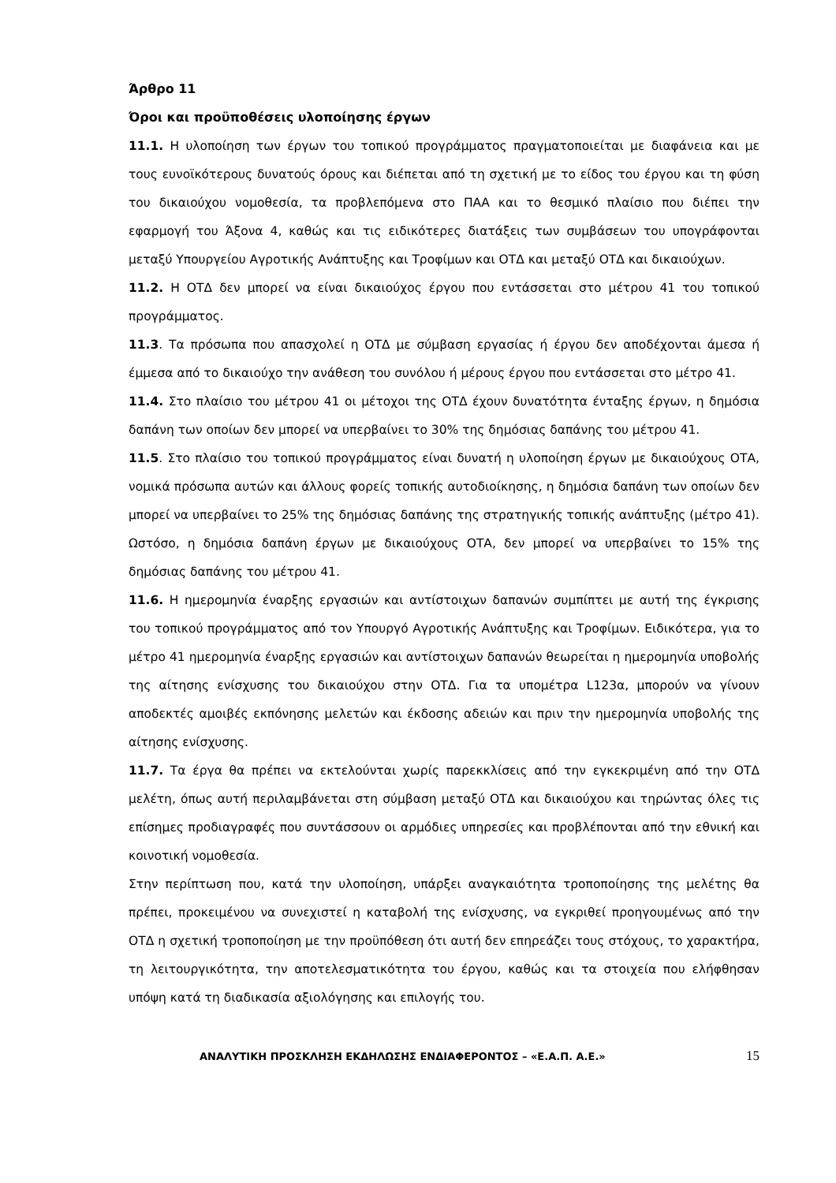Άρθρο 11
Όροι και προϋποθέσεις υλοποίησης έργων
11.1. Η υλοποίηση των έργων του τοπικού προγράμματος πραγματοποιείται με διαφάνεια και με τους ευνοϊκότερους δυνατούς όρους και διέπεται από τη σχετική με το είδος του έργου και τη φύση του δικαιούχου νομοθεσία, τα προβλεπόμενα στο ΠΑΑ και το θεσμικό πλαίσιο που διέπει την εφαρμογή του Άξονα 4, καθώς και τις ειδικότερες διατάξεις των συμβάσεων του υπογράφονται μεταξύ Υπουργείου Αγροτικής Ανάπτυξης και Τροφίμων και ΟΤΔ και μεταξύ ΟΤΔ και δικαιούχων.
11.2. Η ΟΤΔ δεν μπορεί να είναι δικαιούχος έργου που εντάσσεται στο μέτρου 41 του τοπικού προγράμματος.
11.3. Τα πρόσωπα που απασχολεί η ΟΤΔ με σύμβαση εργασίας ή έργου δεν αποδέχονται άμεσα ή έμμεσα από το δικαιούχο την ανάθεση του συνόλου ή μέρους έργου που εντάσσεται στο μέτρο 41.
11.4. Στο πλαίσιο του μέτρου 41 οι μέτοχοι της ΟΤΔ έχουν δυνατότητα ένταξης έργων, η δημόσια δαπάνη των οποίων δεν μπορεί να υπερβαίνει το 30% της δημόσιας δαπάνης του μέτρου 41.
11.5. Στο πλαίσιο του τοπικού προγράμματος είναι δυνατή η υλοποίηση έργων με δικαιούχους ΟΤΑ, νομικά πρόσωπα αυτών και άλλους φορείς τοπικής αυτοδιοίκησης, η δημόσια δαπάνη των οποίων δεν μπορεί να υπερβαίνει το 25% της δημόσιας δαπάνης της στρατηγικής τοπικής ανάπτυξης (μέτρο 41). Ωστόσο, η δημόσια δαπάνη έργων με δικαιούχους ΟΤΑ, δεν μπορεί να υπερβαίνει το 15% της δημόσιας δαπάνης του μέτρου 41.
11.6. Η ημερομηνία έναρξης εργασιών και αντίστοιχων δαπανών συμπίπτει με αυτή της έγκρισης του τοπικού προγράμματος από τον Υπουργό Αγροτικής Ανάπτυξης και Τροφίμων. Ειδικότερα, για το μέτρο 41 ημερομηνία έναρξης εργασιών και αντίστοιχων δαπανών θεωρείται η ημερομηνία υποβολής της αίτησης ενίσχυσης του δικαιούχου στην ΟΤΔ. Για τα υπομέτρα L123α, μπορούν να γίνουν αποδεκτές αμοιβές εκπόνησης μελετών και έκδοσης αδειών και πριν την ημερομηνία υποβολής της αίτησης ενίσχυσης.
11.7. Τα έργα θα πρέπει να εκτελούνται χωρίς παρεκκλίσεις από την εγκεκριμένη από την ΟΤΔ μελέτη, όπως αυτή περιλαμβάνεται στη σύμβαση μεταξύ ΟΤΔ και δικαιούχου και τηρώντας όλες τις επίσημες προδιαγραφές που συντάσσουν οι αρμόδιες υπηρεσίες και προβλέπονται από την εθνική και κοινοτική νομοθεσία.
Στην περίπτωση που, κατά την υλοποίηση, υπάρξει αναγκαιότητα τροποποίησης της μελέτης θα πρέπει, προκειμένου να συνεχιστεί η καταβολή της ενίσχυσης, να εγκριθεί προηγουμένως από την ΟΤΔ η σχετική τροποποίηση με την προϋπόθεση ότι αυτή δεν επηρεάζει τους στόχους, το χαρακτήρα, τη λειτουργικότητα, την αποτελεσματικότητα του έργου, καθώς και τα στοιχεία που ελήφθησαν υπόψη κατά τη διαδικασία αξιολόγησης και επιλογής του.
ΑΝΑΛΥΤΙΚΗ ΠΡΟΣΚΛΗΣΗ ΕΚΔΗΛΩΣΗΣ ΕΝΔΙΑΦΕΡΟΝΤΟΣ – «Ε.Α.Π. Α.Ε.» 15